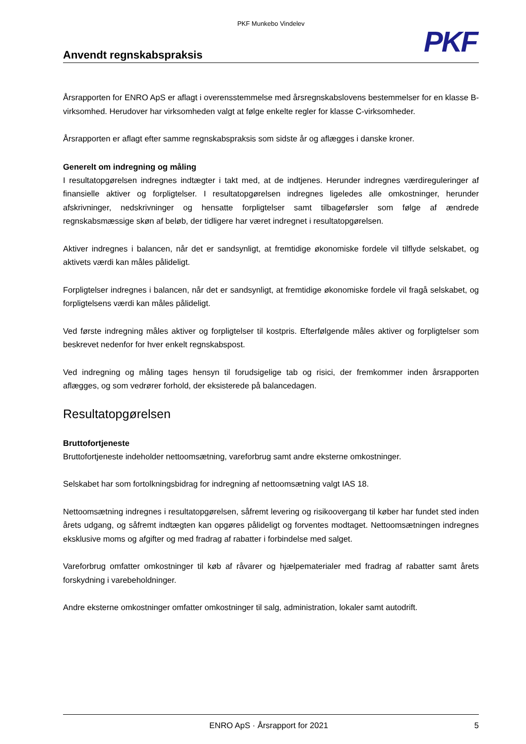PKF Munkebo Vindelev
PKF
Anvendt regnskabspraksis
Årsrapporten for ENRO ApS er aflagt i overensstemmelse med årsregnskabslovens bestemmelser for en klasse B-virksomhed. Herudover har virksomheden valgt at følge enkelte regler for klasse C-virksomheder.
Årsrapporten er aflagt efter samme regnskabspraksis som sidste år og aflægges i danske kroner.
Generelt om indregning og måling
I resultatopgørelsen indregnes indtægter i takt med, at de indtjenes. Herunder indregnes værdireguleringer af finansielle aktiver og forpligtelser. I resultatopgørelsen indregnes ligeledes alle omkostninger, herunder afskrivninger, nedskrivninger og hensatte forpligtelser samt tilbageførsler som følge af ændrede regnskabsmæssige skøn af beløb, der tidligere har været indregnet i resultatopgørelsen.
Aktiver indregnes i balancen, når det er sandsynligt, at fremtidige økonomiske fordele vil tilflyde selskabet, og aktivets værdi kan måles pålideligt.
Forpligtelser indregnes i balancen, når det er sandsynligt, at fremtidige økonomiske fordele vil fragå selskabet, og forpligtelsens værdi kan måles pålideligt.
Ved første indregning måles aktiver og forpligtelser til kostpris. Efterfølgende måles aktiver og forpligtelser som beskrevet nedenfor for hver enkelt regnskabspost.
Ved indregning og måling tages hensyn til forudsigelige tab og risici, der fremkommer inden årsrapporten aflægges, og som vedrører forhold, der eksisterede på balancedagen.
Resultatopgørelsen
Bruttofortjeneste
Bruttofortjeneste indeholder nettoomsætning, vareforbrug samt andre eksterne omkostninger.
Selskabet har som fortolkningsbidrag for indregning af nettoomsætning valgt IAS 18.
Nettoomsætning indregnes i resultatopgørelsen, såfremt levering og risikoovergang til køber har fundet sted inden årets udgang, og såfremt indtægten kan opgøres pålideligt og forventes modtaget. Nettoomsætningen indregnes eksklusive moms og afgifter og med fradrag af rabatter i forbindelse med salget.
Vareforbrug omfatter omkostninger til køb af råvarer og hjælpematerialer med fradrag af rabatter samt årets forskydning i varebeholdninger.
Andre eksterne omkostninger omfatter omkostninger til salg, administration, lokaler samt autodrift.
ENRO ApS · Årsrapport for 2021 5